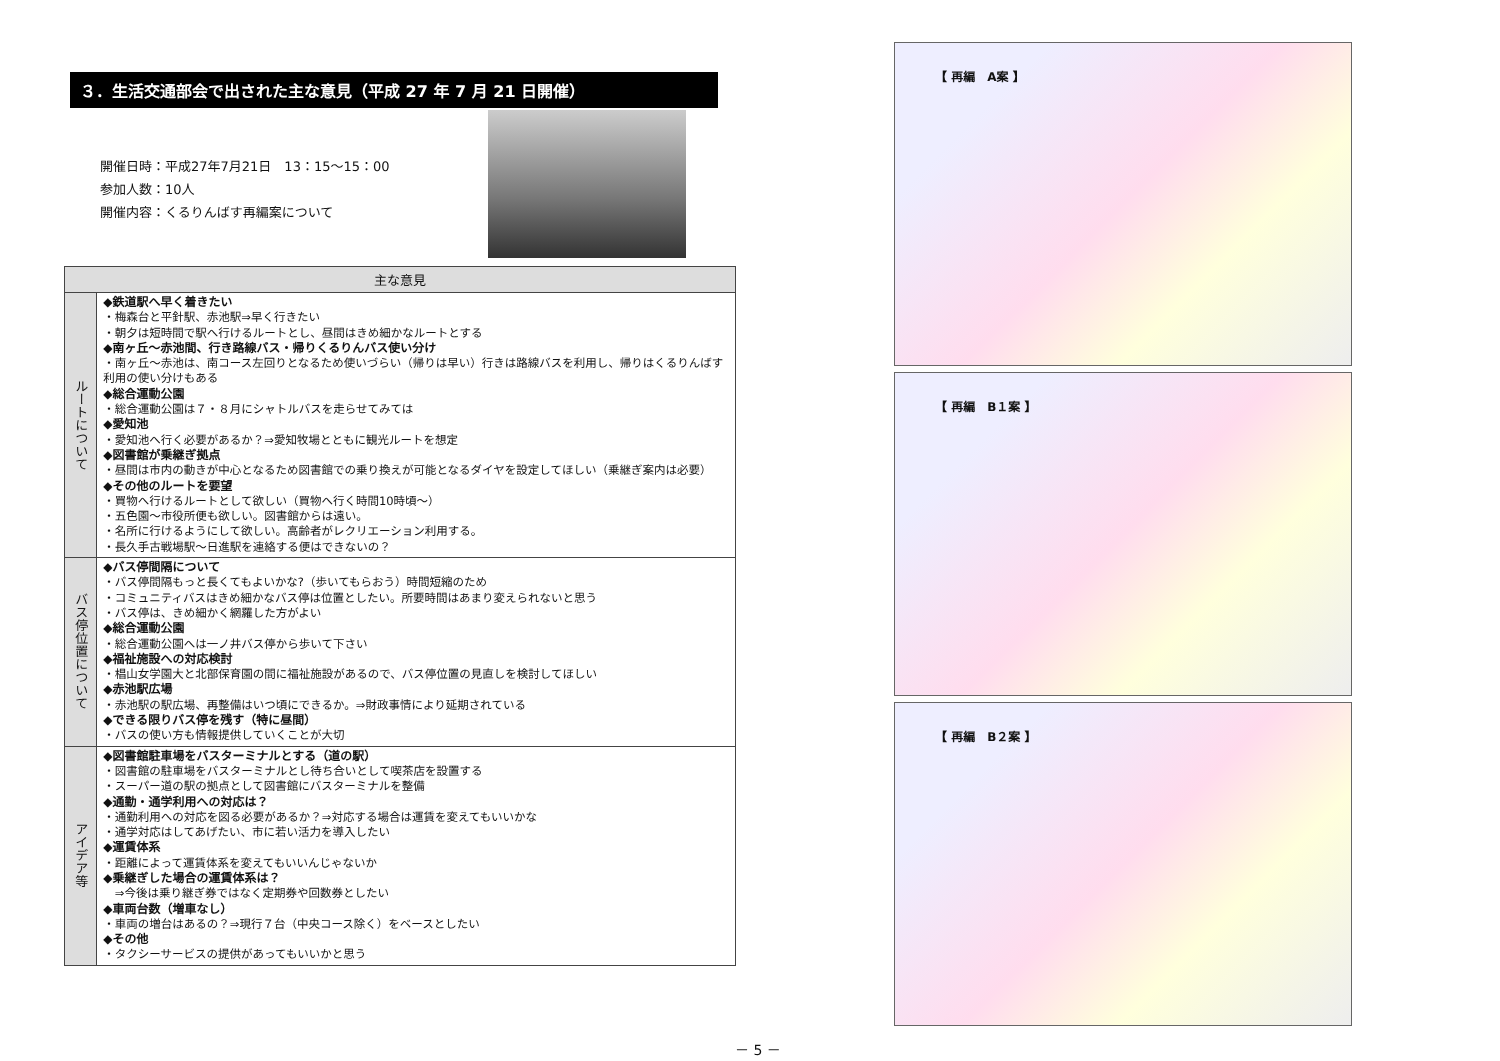３．生活交通部会で出された主な意見（平成 27 年 7 月 21 日開催）
開催日時：平成27年7月21日　13：15～15：00
参加人数：10人
開催内容：くるりんばす再編案について
| 主な意見 | |
| --- | --- |
| ルートについて | ◆鉄道駅へ早く着きたい ・梅森台と平針駅、赤池駅⇒早く行きたい ・朝夕は短時間で駅へ行けるルートとし、昼間はきめ細かなルートとする ◆南ヶ丘～赤池間、行き路線バス・帰りくるりんバス使い分け ・南ヶ丘～赤池は、南コース左回りとなるため使いづらい（帰りは早い）行きは路線バスを利用し、帰りはくるりんばす利用の使い分けもある ◆総合運動公園 ・総合運動公園は７・８月にシャトルバスを走らせてみては ◆愛知池 ・愛知池へ行く必要があるか？⇒愛知牧場とともに観光ルートを想定 ◆図書館が乗継ぎ拠点 ・昼間は市内の動きが中心となるため図書館での乗り換えが可能となるダイヤを設定してほしい（乗継ぎ案内は必要） ◆その他のルートを要望 ・買物へ行けるルートとして欲しい（買物へ行く時間10時頃～） ・五色園～市役所便も欲しい。図書館からは遠い。 ・名所に行けるようにして欲しい。高齢者がレクリエーション利用する。 ・長久手古戦場駅～日進駅を連絡する便はできないの？ |
| バス停位置について | ◆バス停間隔について ・バス停間隔もっと長くてもよいかな?（歩いてもらおう）時間短縮のため ・コミュニティバスはきめ細かなバス停は位置としたい。所要時間はあまり変えられないと思う ・バス停は、きめ細かく網羅した方がよい ◆総合運動公園 ・総合運動公園へは一ノ井バス停から歩いて下さい ◆福祉施設への対応検討 ・椙山女学園大と北部保育園の間に福祉施設があるので、バス停位置の見直しを検討してほしい ◆赤池駅広場 ・赤池駅の駅広場、再整備はいつ頃にできるか。⇒財政事情により延期されている ◆できる限りバス停を残す（特に昼間） ・バスの使い方も情報提供していくことが大切 |
| アイデア等 | ◆図書館駐車場をバスターミナルとする（道の駅） ・図書館の駐車場をバスターミナルとし待ち合いとして喫茶店を設置する ・スーパー道の駅の拠点として図書館にバスターミナルを整備 ◆通勤・通学利用への対応は？ ・通勤利用への対応を図る必要があるか？⇒対応する場合は運賃を変えてもいいかな ・通学対応はしてあげたい、市に若い活力を導入したい ◆運賃体系 ・距離によって運賃体系を変えてもいいんじゃないか ◆乗継ぎした場合の運賃体系は？ ⇒今後は乗り継ぎ券ではなく定期券や回数券としたい ◆車両台数（増車なし） ・車両の増台はあるの？⇒現行７台（中央コース除く）をベースとしたい ◆その他 ・タクシーサービスの提供があってもいいかと思う |
【 再編　A案 】
【 再編　B１案 】
【 再編　B２案 】
－ 5 －